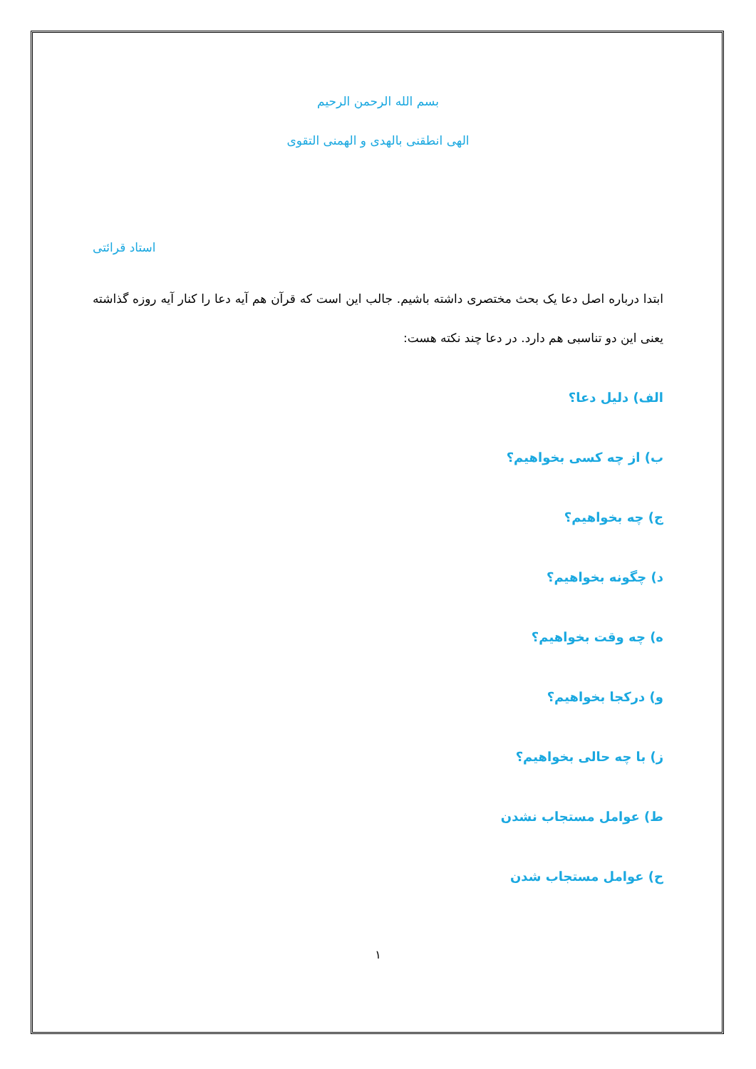بسم الله الرحمن الرحيم
الهی انطقنی بالهدی و الهمنی التقوی
استاد قرائتی
ابتدا درباره اصل دعا یک بحث مختصری داشته باشیم. جالب این است که قرآن هم آیه دعا را کنار آیه روزه گذاشته یعنی این دو تناسبی هم دارد. در دعا چند نکته هست:
الف) دلیل دعا؟
ب) از چه کسی بخواهیم؟
ج) چه بخواهیم؟
د) چگونه بخواهیم؟
ه) چه وقت بخواهیم؟
و) درکجا بخواهیم؟
ز) با چه حالی بخواهیم؟
ط) عوامل مستجاب نشدن
ح) عوامل مستجاب شدن
۱